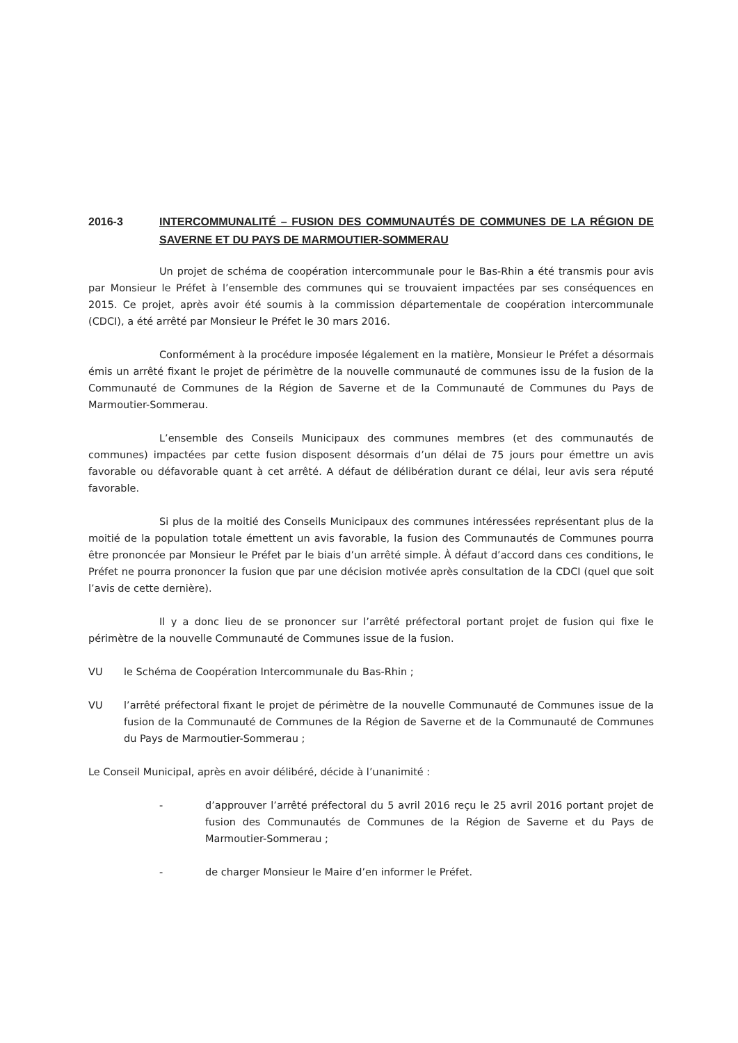2016-3 INTERCOMMUNALITÉ – FUSION DES COMMUNAUTÉS DE COMMUNES DE LA RÉGION DE SAVERNE ET DU PAYS DE MARMOUTIER-SOMMERAU
Un projet de schéma de coopération intercommunale pour le Bas-Rhin a été transmis pour avis par Monsieur le Préfet à l’ensemble des communes qui se trouvaient impactées par ses conséquences en 2015. Ce projet, après avoir été soumis à la commission départementale de coopération intercommunale (CDCI), a été arrêté par Monsieur le Préfet le 30 mars 2016.
Conformément à la procédure imposée légalement en la matière, Monsieur le Préfet a désormais émis un arrêté fixant le projet de périmètre de la nouvelle communauté de communes issu de la fusion de la Communauté de Communes de la Région de Saverne et de la Communauté de Communes du Pays de Marmoutier-Sommerau.
L’ensemble des Conseils Municipaux des communes membres (et des communautés de communes) impactées par cette fusion disposent désormais d’un délai de 75 jours pour émettre un avis favorable ou défavorable quant à cet arrêté. A défaut de délibération durant ce délai, leur avis sera réputé favorable.
Si plus de la moitié des Conseils Municipaux des communes intéressées représentant plus de la moitié de la population totale émettent un avis favorable, la fusion des Communautés de Communes pourra être prononcée par Monsieur le Préfet par le biais d’un arrêté simple. À défaut d’accord dans ces conditions, le Préfet ne pourra prononcer la fusion que par une décision motivée après consultation de la CDCI (quel que soit l’avis de cette dernière).
Il y a donc lieu de se prononcer sur l’arrêté préfectoral portant projet de fusion qui fixe le périmètre de la nouvelle Communauté de Communes issue de la fusion.
VU le Schéma de Coopération Intercommunale du Bas-Rhin ;
VU l’arrêté préfectoral fixant le projet de périmètre de la nouvelle Communauté de Communes issue de la fusion de la Communauté de Communes de la Région de Saverne et de la Communauté de Communes du Pays de Marmoutier-Sommerau ;
Le Conseil Municipal, après en avoir délibéré, décide à l’unanimité :
- d’approuver l’arrêté préfectoral du 5 avril 2016 reçu le 25 avril 2016 portant projet de fusion des Communautés de Communes de la Région de Saverne et du Pays de Marmoutier-Sommerau ;
- de charger Monsieur le Maire d’en informer le Préfet.